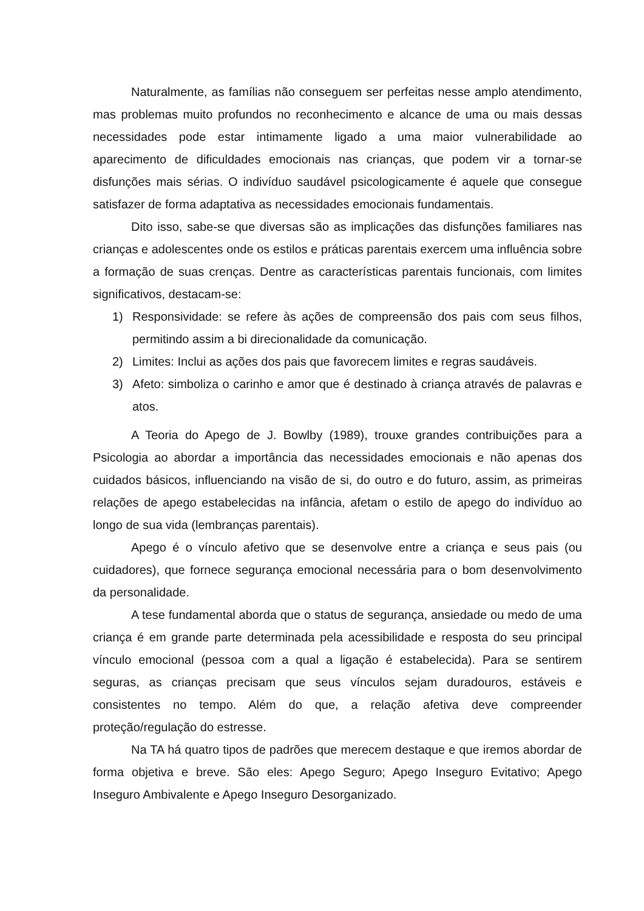Naturalmente, as famílias não conseguem ser perfeitas nesse amplo atendimento, mas problemas muito profundos no reconhecimento e alcance de uma ou mais dessas necessidades pode estar intimamente ligado a uma maior vulnerabilidade ao aparecimento de dificuldades emocionais nas crianças, que podem vir a tornar-se disfunções mais sérias. O indivíduo saudável psicologicamente é aquele que consegue satisfazer de forma adaptativa as necessidades emocionais fundamentais.
Dito isso, sabe-se que diversas são as implicações das disfunções familiares nas crianças e adolescentes onde os estilos e práticas parentais exercem uma influência sobre a formação de suas crenças. Dentre as características parentais funcionais, com limites significativos, destacam-se:
1) Responsividade: se refere às ações de compreensão dos pais com seus filhos, permitindo assim a bi direcionalidade da comunicação.
2) Limites: Inclui as ações dos pais que favorecem limites e regras saudáveis.
3) Afeto: simboliza o carinho e amor que é destinado à criança através de palavras e atos.
A Teoria do Apego de J. Bowlby (1989), trouxe grandes contribuições para a Psicologia ao abordar a importância das necessidades emocionais e não apenas dos cuidados básicos, influenciando na visão de si, do outro e do futuro, assim, as primeiras relações de apego estabelecidas na infância, afetam o estilo de apego do indivíduo ao longo de sua vida (lembranças parentais).
Apego é o vínculo afetivo que se desenvolve entre a criança e seus pais (ou cuidadores), que fornece segurança emocional necessária para o bom desenvolvimento da personalidade.
A tese fundamental aborda que o status de segurança, ansiedade ou medo de uma criança é em grande parte determinada pela acessibilidade e resposta do seu principal vínculo emocional (pessoa com a qual a ligação é estabelecida). Para se sentirem seguras, as crianças precisam que seus vínculos sejam duradouros, estáveis e consistentes no tempo. Além do que, a relação afetiva deve compreender proteção/regulação do estresse.
Na TA há quatro tipos de padrões que merecem destaque e que iremos abordar de forma objetiva e breve. São eles: Apego Seguro; Apego Inseguro Evitativo; Apego Inseguro Ambivalente e Apego Inseguro Desorganizado.